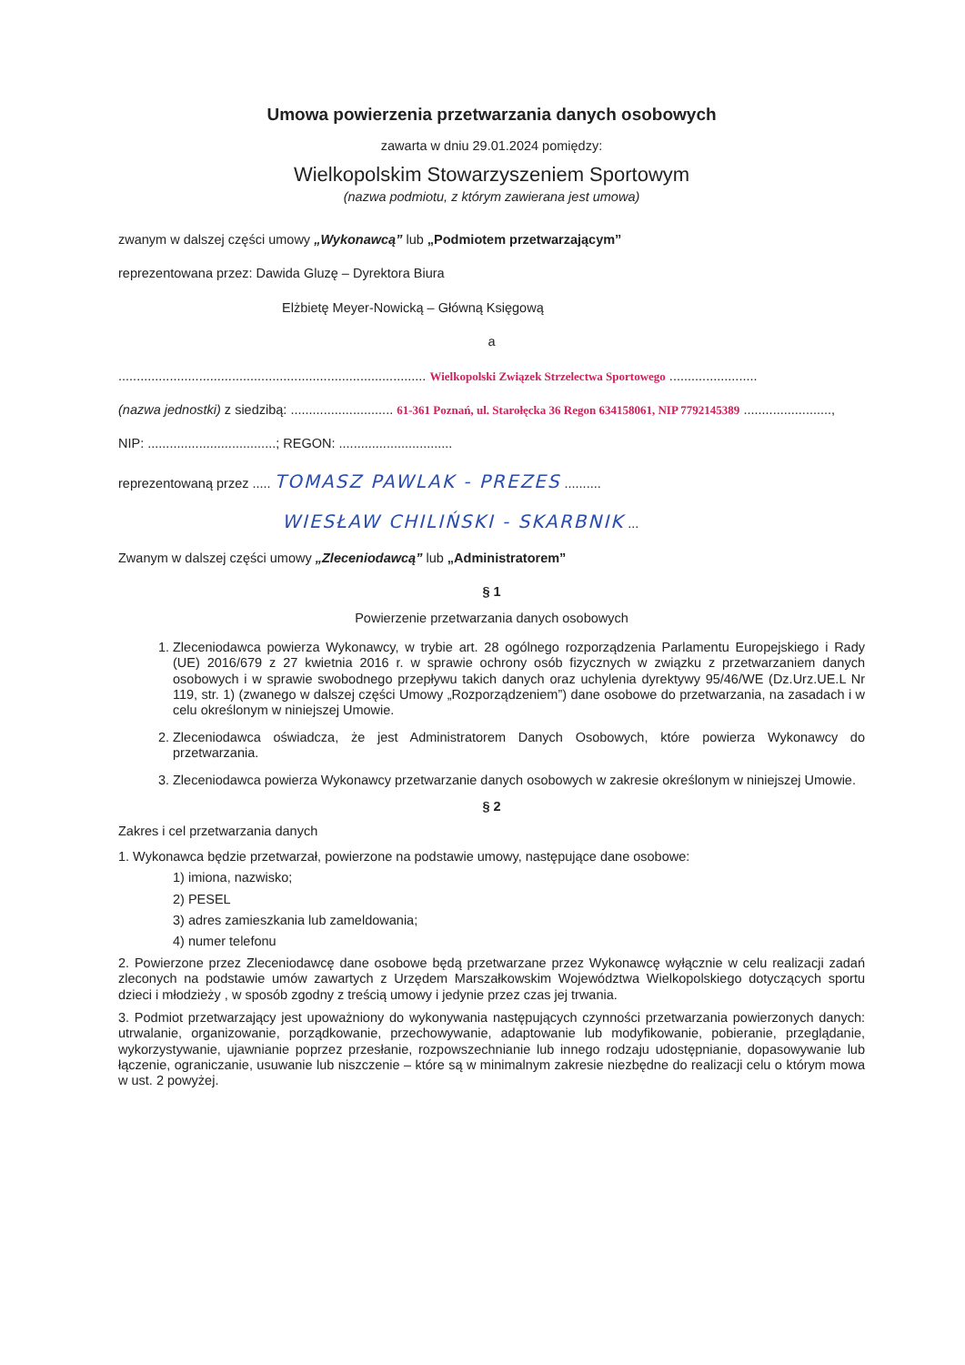Umowa powierzenia przetwarzania danych osobowych
zawarta w dniu 29.01.2024 pomiędzy:
Wielkopolskim Stowarzyszeniem Sportowym
(nazwa podmiotu, z którym zawierana jest umowa)
zwanym w dalszej części umowy „Wykonawcą” lub „Podmiotem przetwarzającym”
reprezentowana przez: Dawida Gluzę – Dyrektora Biura
Elżbietę Meyer-Nowicką – Główną Księgową
a
.................................................................................... Wielkopolski Związek Strzelectwa Sportowego ........................
(nazwa jednostki) z siedzibą: ............................ 61-361 Poznań, ul. Starołęcka 36 Regon 634158061, NIP 7792145389 ........................,
NIP: ...................................; REGON: ...............................
reprezentowaną przez ..... TOMASZ PAWLAK - PREZES ..........
WIESŁAW CHILIŃSKI - SKARBNIK ...
Zwanym w dalszej części umowy „Zleceniodawcą” lub „Administratorem”
§ 1
Powierzenie przetwarzania danych osobowych
1. Zleceniodawca powierza Wykonawcy, w trybie art. 28 ogólnego rozporządzenia Parlamentu Europejskiego i Rady (UE) 2016/679 z 27 kwietnia 2016 r. w sprawie ochrony osób fizycznych w związku z przetwarzaniem danych osobowych i w sprawie swobodnego przepływu takich danych oraz uchylenia dyrektywy 95/46/WE (Dz.Urz.UE.L Nr 119, str. 1) (zwanego w dalszej części Umowy „Rozporządzeniem”) dane osobowe do przetwarzania, na zasadach i w celu określonym w niniejszej Umowie.
2. Zleceniodawca oświadcza, że jest Administratorem Danych Osobowych, które powierza Wykonawcy do przetwarzania.
3. Zleceniodawca powierza Wykonawcy przetwarzanie danych osobowych w zakresie określonym w niniejszej Umowie.
§ 2
Zakres i cel przetwarzania danych
1. Wykonawca będzie przetwarzał, powierzone na podstawie umowy, następujące dane osobowe:
1) imiona, nazwisko;
2) PESEL
3) adres zamieszkania lub zameldowania;
4) numer telefonu
2. Powierzone przez Zleceniodawcę dane osobowe będą przetwarzane przez Wykonawcę wyłącznie w celu realizacji zadań zleconych na podstawie umów zawartych z Urzędem Marszałkowskim Województwa Wielkopolskiego dotyczących sportu dzieci i młodzieży , w sposób zgodny z treścią umowy i jedynie przez czas jej trwania.
3. Podmiot przetwarzający jest upoważniony do wykonywania następujących czynności przetwarzania powierzonych danych: utrwalanie, organizowanie, porządkowanie, przechowywanie, adaptowanie lub modyfikowanie, pobieranie, przeglądanie, wykorzystywanie, ujawnianie poprzez przesłanie, rozpowszechnianie lub innego rodzaju udostępnianie, dopasowywanie lub łączenie, ograniczanie, usuwanie lub niszczenie – które są w minimalnym zakresie niezbędne do realizacji celu o którym mowa w ust. 2 powyżej.